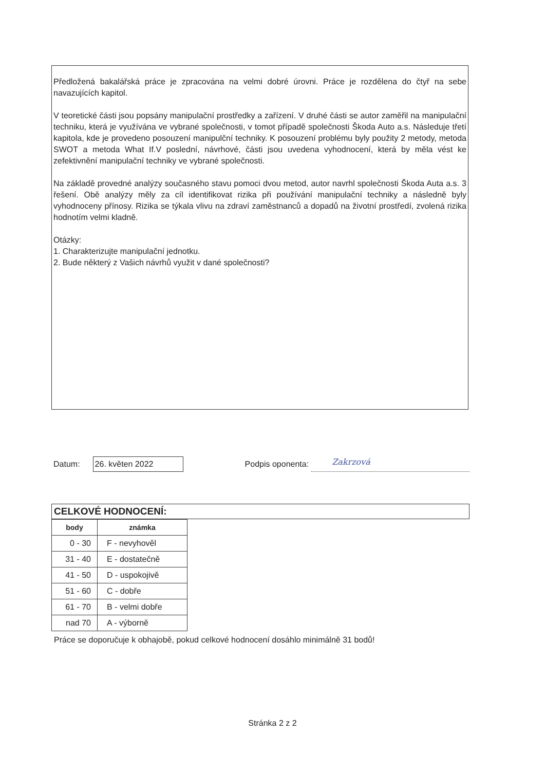Předložená bakalářská práce je zpracována na velmi dobré úrovni. Práce je rozdělena do čtyř na sebe navazujících kapitol.
V teoretické části jsou popsány manipulační prostředky a zařízení. V druhé části se autor zaměřil na manipulační techniku, která je využívána ve vybrané společnosti, v tomot případě společnosti Škoda Auto a.s. Následuje třetí kapitola, kde je provedeno posouzení manipulční techniky. K posouzení problému byly použity 2 metody, metoda SWOT a metoda What If.V poslední, návrhové, části jsou uvedena vyhodnocení, která by měla vést ke zefektivnění manipulační techniky ve vybrané společnosti.
Na základě provedné analýzy současného stavu pomoci dvou metod, autor navrhl společnosti Škoda Auta a.s. 3 řešení. Obě analýzy měly za cíl identifikovat rizika při používání manipulační techniky a následně byly vyhodnoceny přínosy. Rizika se týkala vlivu na zdraví zaměstnanců a dopadů na životní prostředí, zvolená rizika hodnotím velmi kladně.
Otázky:
1. Charakterizujte manipulační jednotku.
2. Bude některý z Vašich návrhů využit v dané společnosti?
Datum: 26. květen 2022 Podpis oponenta: Zakrzová
CELKOVÉ HODNOCENÍ:
| body | známka |
| --- | --- |
| 0 - 30 | F - nevyhověl |
| 31 - 40 | E - dostatečně |
| 41 - 50 | D - uspokojivě |
| 51 - 60 | C - dobře |
| 61 - 70 | B - velmi dobře |
| nad 70 | A - výborně |
Práce se doporučuje k obhajobě, pokud celkové hodnocení dosáhlo minimálně 31 bodů!
Stránka 2 z 2